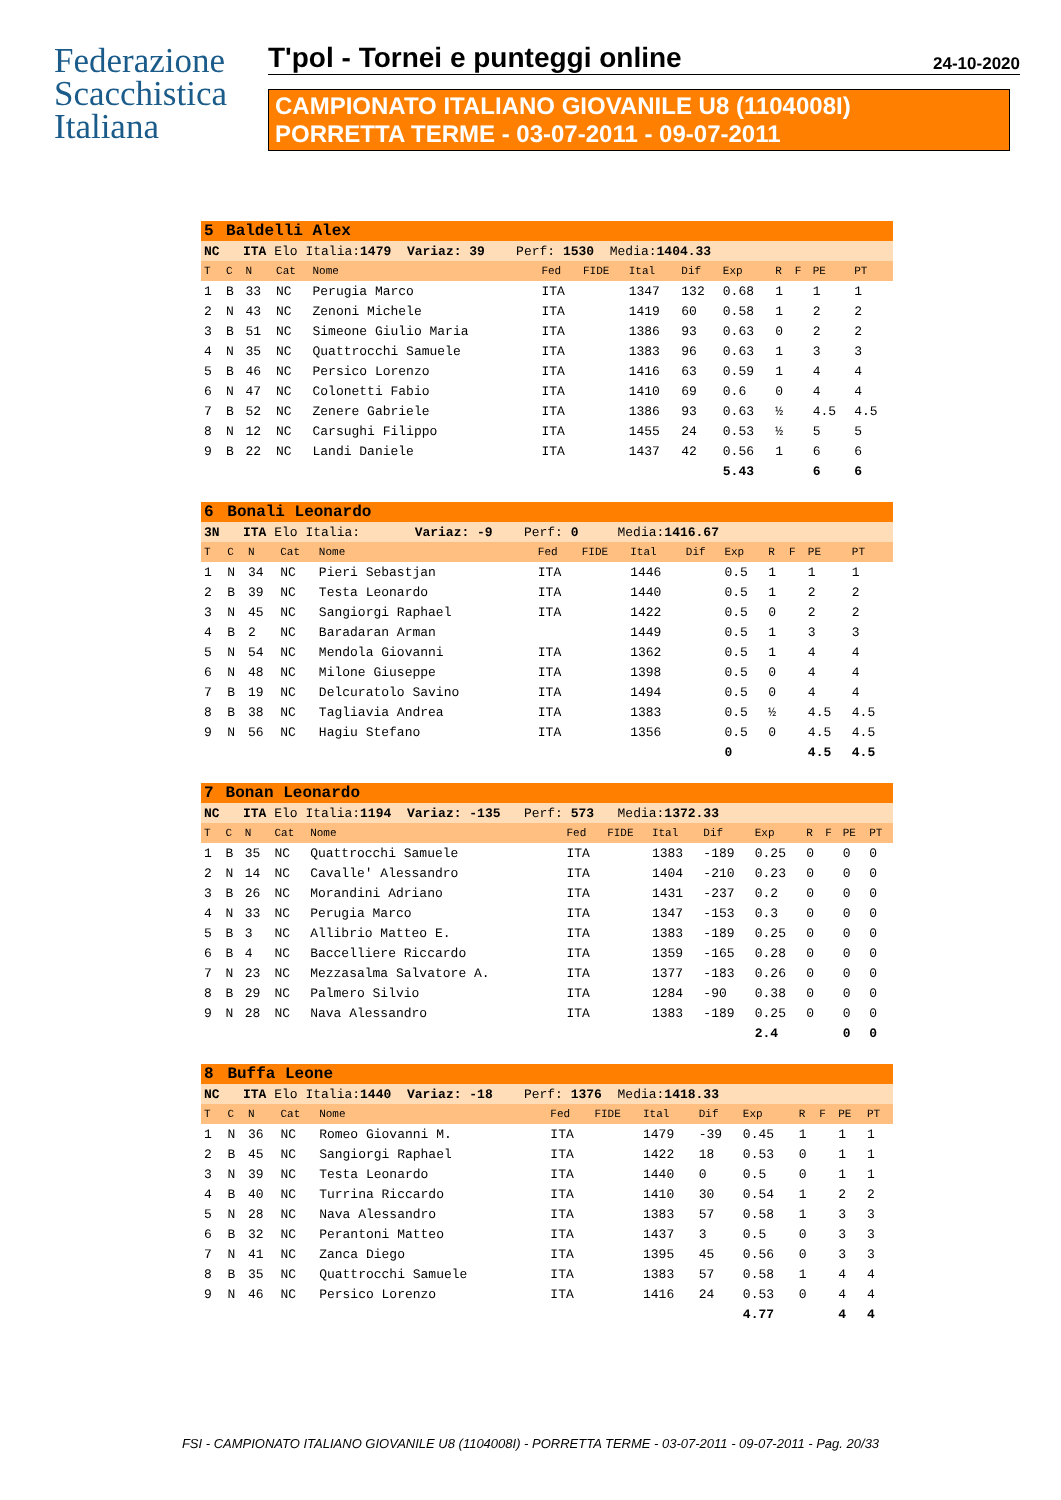Federazione
Scacchistica
Italiana
T'pol - Tornei e punteggi online 24-10-2020
CAMPIONATO ITALIANO GIOVANILE U8 (1104008I)
PORRETTA TERME - 03-07-2011 - 09-07-2011
| 5 | Baldelli Alex | | | | | | | | | | | | |
| NC ITA Elo Italia: 1479 Variaz: 39 Perf: 1530 Media: 1404.33 | | | | | | | | | | | | | |
| T | C | N | Cat | Nome | Fed | FIDE | Ital | Dif | Exp | R | F | PE | PT |
| 1 | B | 33 | NC | Perugia Marco | ITA | | 1347 | 132 | 0.68 | 1 | | 1 | 1 |
| 2 | N | 43 | NC | Zenoni Michele | ITA | | 1419 | 60 | 0.58 | 1 | | 2 | 2 |
| 3 | B | 51 | NC | Simeone Giulio Maria | ITA | | 1386 | 93 | 0.63 | 0 | | 2 | 2 |
| 4 | N | 35 | NC | Quattrocchi Samuele | ITA | | 1383 | 96 | 0.63 | 1 | | 3 | 3 |
| 5 | B | 46 | NC | Persico Lorenzo | ITA | | 1416 | 63 | 0.59 | 1 | | 4 | 4 |
| 6 | N | 47 | NC | Colonetti Fabio | ITA | | 1410 | 69 | 0.6 | 0 | | 4 | 4 |
| 7 | B | 52 | NC | Zenere Gabriele | ITA | | 1386 | 93 | 0.63 | ½ | | 4.5 | 4.5 |
| 8 | N | 12 | NC | Carsughi Filippo | ITA | | 1455 | 24 | 0.53 | ½ | | 5 | 5 |
| 9 | B | 22 | NC | Landi Daniele | ITA | | 1437 | 42 | 0.56 | 1 | | 6 | 6 |
| | | | | | | | | | 5.43 | | | 6 | 6 |
| 6 | Bonali Leonardo | | | | | | | | | | | | |
| 3N ITA Elo Italia: Variaz: -9 Perf: 0 Media: 1416.67 | | | | | | | | | | | | | |
| T | C | N | Cat | Nome | Fed | FIDE | Ital | Dif | Exp | R | F | PE | PT |
| 1 | N | 34 | NC | Pieri Sebastjan | ITA | | 1446 | | 0.5 | 1 | | 1 | 1 |
| 2 | B | 39 | NC | Testa Leonardo | ITA | | 1440 | | 0.5 | 1 | | 2 | 2 |
| 3 | N | 45 | NC | Sangiorgi Raphael | ITA | | 1422 | | 0.5 | 0 | | 2 | 2 |
| 4 | B | 2 | NC | Baradaran Arman | | | 1449 | | 0.5 | 1 | | 3 | 3 |
| 5 | N | 54 | NC | Mendola Giovanni | ITA | | 1362 | | 0.5 | 1 | | 4 | 4 |
| 6 | N | 48 | NC | Milone Giuseppe | ITA | | 1398 | | 0.5 | 0 | | 4 | 4 |
| 7 | B | 19 | NC | Delcuratolo Savino | ITA | | 1494 | | 0.5 | 0 | | 4 | 4 |
| 8 | B | 38 | NC | Tagliavia Andrea | ITA | | 1383 | | 0.5 | ½ | | 4.5 | 4.5 |
| 9 | N | 56 | NC | Hagiu Stefano | ITA | | 1356 | | 0.5 | 0 | | 4.5 | 4.5 |
| | | | | | | | | | 0 | | | 4.5 | 4.5 |
| 7 | Bonan Leonardo | | | | | | | | | | | | |
| NC ITA Elo Italia: 1194 Variaz: -135 Perf: 573 Media: 1372.33 | | | | | | | | | | | | | |
| T | C | N | Cat | Nome | Fed | FIDE | Ital | Dif | Exp | R | F | PE | PT |
| 1 | B | 35 | NC | Quattrocchi Samuele | ITA | | 1383 | -189 | 0.25 | 0 | | 0 | 0 |
| 2 | N | 14 | NC | Cavalle' Alessandro | ITA | | 1404 | -210 | 0.23 | 0 | | 0 | 0 |
| 3 | B | 26 | NC | Morandini Adriano | ITA | | 1431 | -237 | 0.2 | 0 | | 0 | 0 |
| 4 | N | 33 | NC | Perugia Marco | ITA | | 1347 | -153 | 0.3 | 0 | | 0 | 0 |
| 5 | B | 3 | NC | Allibrio Matteo E. | ITA | | 1383 | -189 | 0.25 | 0 | | 0 | 0 |
| 6 | B | 4 | NC | Baccelliere Riccardo | ITA | | 1359 | -165 | 0.28 | 0 | | 0 | 0 |
| 7 | N | 23 | NC | Mezzasalma Salvatore A. | ITA | | 1377 | -183 | 0.26 | 0 | | 0 | 0 |
| 8 | B | 29 | NC | Palmero Silvio | ITA | | 1284 | -90 | 0.38 | 0 | | 0 | 0 |
| 9 | N | 28 | NC | Nava Alessandro | ITA | | 1383 | -189 | 0.25 | 0 | | 0 | 0 |
| | | | | | | | | | 2.4 | | | 0 | 0 |
| 8 | Buffa Leone | | | | | | | | | | | | |
| NC ITA Elo Italia: 1440 Variaz: -18 Perf: 1376 Media: 1418.33 | | | | | | | | | | | | | |
| T | C | N | Cat | Nome | Fed | FIDE | Ital | Dif | Exp | R | F | PE | PT |
| 1 | N | 36 | NC | Romeo Giovanni M. | ITA | | 1479 | -39 | 0.45 | 1 | | 1 | 1 |
| 2 | B | 45 | NC | Sangiorgi Raphael | ITA | | 1422 | 18 | 0.53 | 0 | | 1 | 1 |
| 3 | N | 39 | NC | Testa Leonardo | ITA | | 1440 | 0 | 0.5 | 0 | | 1 | 1 |
| 4 | B | 40 | NC | Turrina Riccardo | ITA | | 1410 | 30 | 0.54 | 1 | | 2 | 2 |
| 5 | N | 28 | NC | Nava Alessandro | ITA | | 1383 | 57 | 0.58 | 1 | | 3 | 3 |
| 6 | B | 32 | NC | Perantoni Matteo | ITA | | 1437 | 3 | 0.5 | 0 | | 3 | 3 |
| 7 | N | 41 | NC | Zanca Diego | ITA | | 1395 | 45 | 0.56 | 0 | | 3 | 3 |
| 8 | B | 35 | NC | Quattrocchi Samuele | ITA | | 1383 | 57 | 0.58 | 1 | | 4 | 4 |
| 9 | N | 46 | NC | Persico Lorenzo | ITA | | 1416 | 24 | 0.53 | 0 | | 4 | 4 |
| | | | | | | | | | 4.77 | | | 4 | 4 |
FSI - CAMPIONATO ITALIANO GIOVANILE U8 (1104008I) - PORRETTA TERME - 03-07-2011 - 09-07-2011 - Pag. 20/33